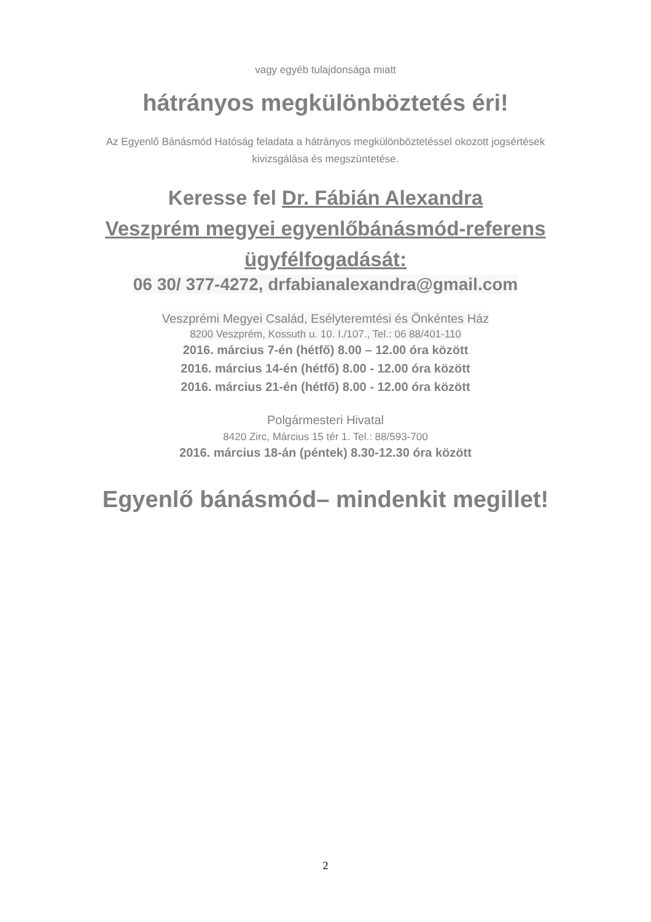vagy egyéb tulajdonsága miatt
hátrányos megkülönböztetés éri!
Az Egyenlő Bánásmód Hatóság feladata a hátrányos megkülönböztetéssel okozott jogsértések
kivizsgálása és megszüntetése.
Keresse fel Dr. Fábián Alexandra
Veszprém megyei egyenlőbánásmód-referens
ügyfélfogadását:
06 30/ 377-4272, drfabianalexandra@gmail.com
Veszprémi Megyei Család, Esélyteremtési és Önkéntes Ház
8200 Veszprém, Kossuth u. 10. I./107., Tel.: 06 88/401-110
2016. március 7-én (hétfő) 8.00 – 12.00 óra között
2016. március 14-én (hétfő) 8.00 - 12.00 óra között
2016. március 21-én (hétfő) 8.00 - 12.00 óra között
Polgármesteri Hivatal
8420 Zirc, Március 15 tér 1. Tel.: 88/593-700
2016. március 18-án (péntek) 8.30-12.30 óra között
Egyenlő bánásmód– mindenkit megillet!
2